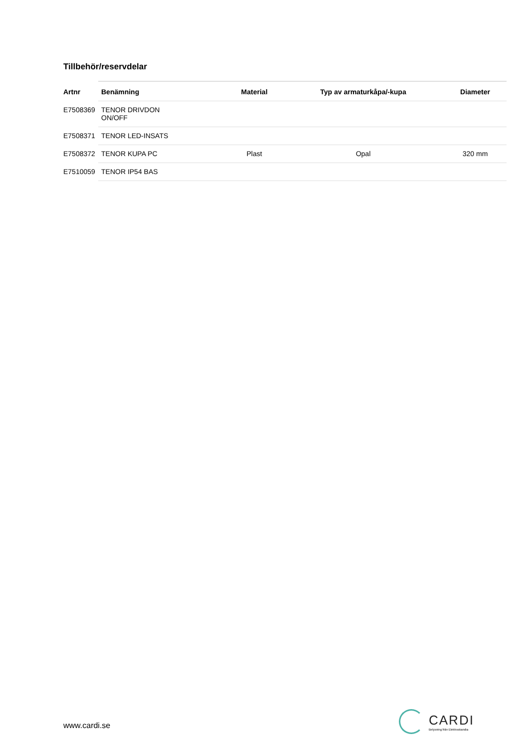Tillbehör/reservdelar
| Artnr | Benämning | Material | Typ av armaturkåpa/-kupa | Diameter |
| --- | --- | --- | --- | --- |
| E7508369 | TENOR DRIVDON ON/OFF | | | |
| E7508371 | TENOR LED-INSATS | | | |
| E7508372 | TENOR KUPA PC | Plast | Opal | 320 mm |
| E7510059 | TENOR IP54 BAS | | | |
www.cardi.se
CARDI
Belysning från Elektroskandia